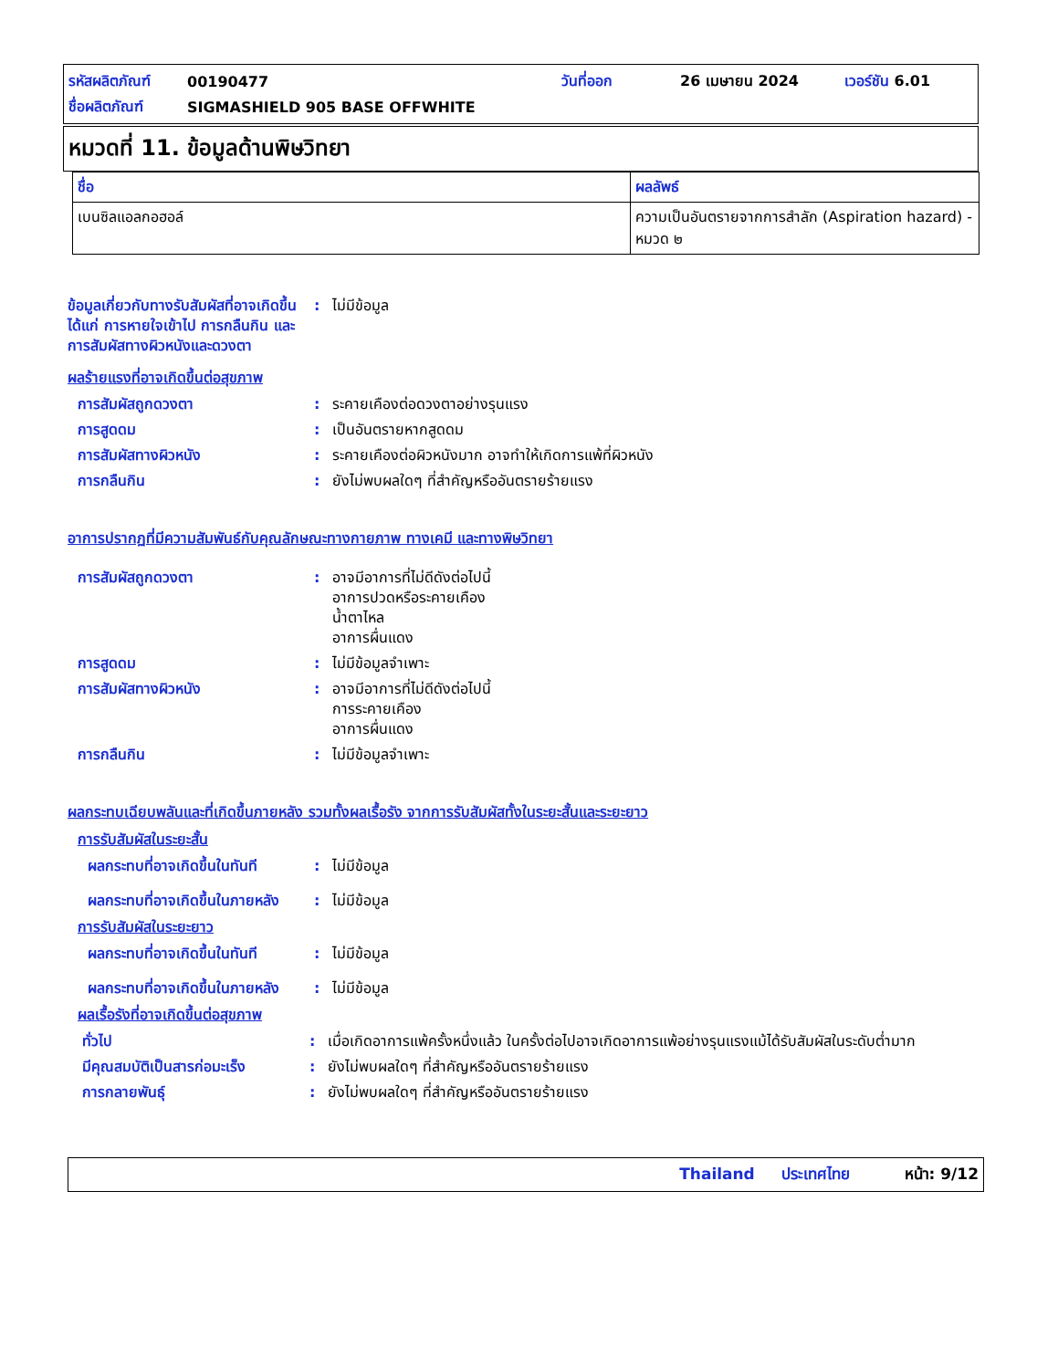| รหัสผลิตภัณฑ์ | 00190477 | วันที่ออก | 26 เมษายน 2024 | เวอร์ชัน 6.01 |
| ชื่อผลิตภัณฑ์ | SIGMASHIELD 905 BASE OFFWHITE | | | |
หมวดที่ 11. ข้อมูลด้านพิษวิทยา
| ชื่อ | ผลลัพธ์ |
| --- | --- |
| เบนซิลแอลกอฮอล์ | ความเป็นอันตรายจากการสำลัก (Aspiration hazard) - หมวด ๒ |
ข้อมูลเกี่ยวกับทางรับสัมผัสที่อาจเกิดขึ้น ได้แก่ การหายใจเข้าไป การกลืนกิน และการสัมผัสทางผิวหนังและดวงตา
: ไม่มีข้อมูล
ผลร้ายแรงที่อาจเกิดขึ้นต่อสุขภาพ
การสัมผัสถูกดวงตา : ระคายเคืองต่อดวงตาอย่างรุนแรง
การสูดดม : เป็นอันตรายหากสูดดม
การสัมผัสทางผิวหนัง : ระคายเคืองต่อผิวหนังมาก อาจทำให้เกิดการแพ้ที่ผิวหนัง
การกลืนกิน : ยังไม่พบผลใดๆ ที่สำคัญหรืออันตรายร้ายแรง
อาการปรากฏที่มีความสัมพันธ์กับคุณลักษณะทางกายภาพ ทางเคมี และทางพิษวิทยา
การสัมผัสถูกดวงตา : อาจมีอาการที่ไม่ดีดังต่อไปนี้
อาการปวดหรือระคายเคือง
น้ำตาไหล
อาการผื่นแดง
การสูดดม : ไม่มีข้อมูลจำเพาะ
การสัมผัสทางผิวหนัง : อาจมีอาการที่ไม่ดีดังต่อไปนี้
การระคายเคือง
อาการผื่นแดง
การกลืนกิน : ไม่มีข้อมูลจำเพาะ
ผลกระทบเฉียบพลันและที่เกิดขึ้นภายหลัง รวมทั้งผลเรื้อรัง จากการรับสัมผัสทั้งในระยะสั้นและระยะยาว
การรับสัมผัสในระยะสั้น
ผลกระทบที่อาจเกิดขึ้นในทันที
: ไม่มีข้อมูล
ผลกระทบที่อาจเกิดขึ้นในภายหลัง
: ไม่มีข้อมูล
การรับสัมผัสในระยะยาว
ผลกระทบที่อาจเกิดขึ้นในทันที
: ไม่มีข้อมูล
ผลกระทบที่อาจเกิดขึ้นในภายหลัง
: ไม่มีข้อมูล
ผลเรื้อรังที่อาจเกิดขึ้นต่อสุขภาพ
ทั่วไป : เมื่อเกิดอาการแพ้ครั้งหนึ่งแล้ว ในครั้งต่อไปอาจเกิดอาการแพ้อย่างรุนแรงแม้ได้รับสัมผัสในระดับต่ำมาก
มีคุณสมบัติเป็นสารก่อมะเร็ง
: ยังไม่พบผลใดๆ ที่สำคัญหรืออันตรายร้ายแรง
การกลายพันธุ์ : ยังไม่พบผลใดๆ ที่สำคัญหรืออันตรายร้ายแรง
Thailand ประเทศไทย หน้า: 9/12